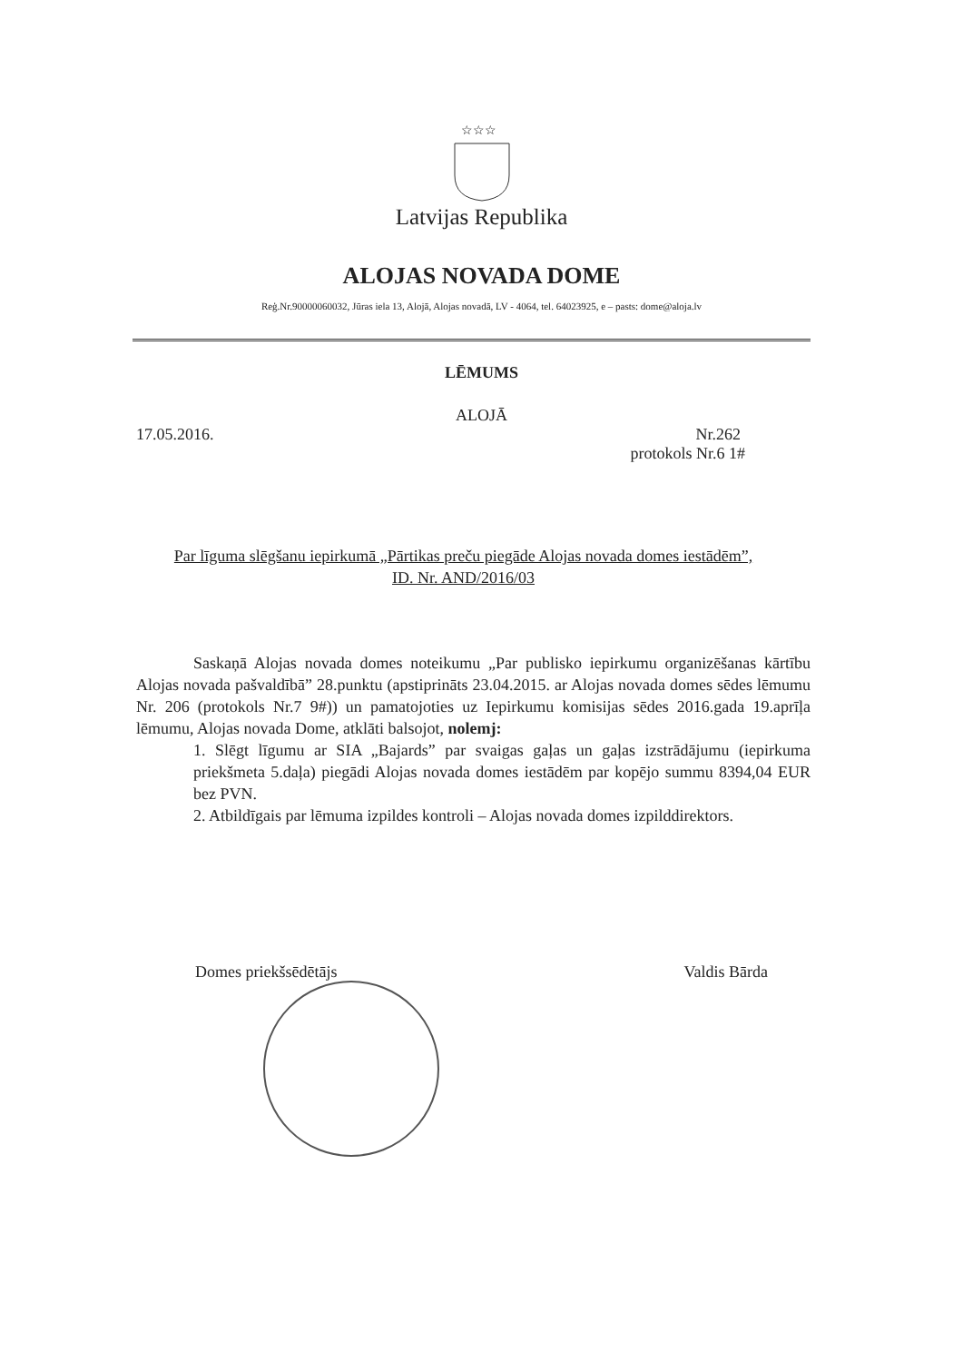☆☆☆
Latvijas Republika
ALOJAS NOVADA DOME
Reģ.Nr.90000060032, Jūras iela 13, Alojā, Alojas novadā, LV - 4064, tel. 64023925, e – pasts: dome@aloja.lv
LĒMUMS
ALOJĀ
17.05.2016. Nr.262
protokols Nr.6 1#
Par līguma slēgšanu iepirkumā „Pārtikas preču piegāde Alojas novada domes iestādēm”, ID. Nr. AND/2016/03
Saskaņā Alojas novada domes noteikumu „Par publisko iepirkumu organizēšanas kārtību Alojas novada pašvaldībā” 28.punktu (apstiprināts 23.04.2015. ar Alojas novada domes sēdes lēmumu Nr. 206 (protokols Nr.7 9#)) un pamatojoties uz Iepirkumu komisijas sēdes 2016.gada 19.aprīļa lēmumu, Alojas novada Dome, atklāti balsojot, nolemj:
1. Slēgt līgumu ar SIA „Bajards” par svaigas gaļas un gaļas izstrādājumu (iepirkuma priekšmeta 5.daļa) piegādi Alojas novada domes iestādēm par kopējo summu 8394,04 EUR bez PVN.
2. Atbildīgais par lēmuma izpildes kontroli – Alojas novada domes izpilddirektors.
Domes priekšsēdētājs Valdis Bārda